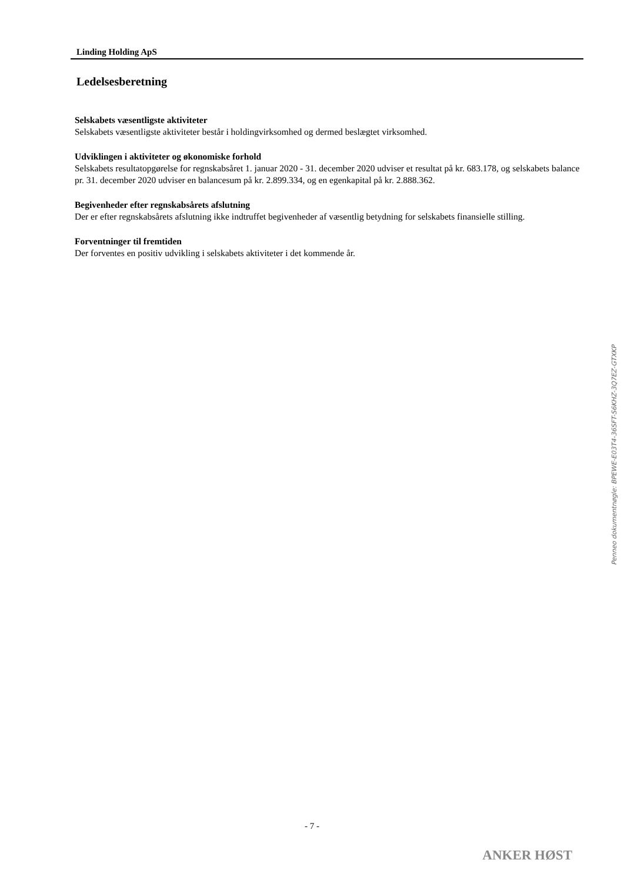Linding Holding ApS
Ledelsesberetning
Selskabets væsentligste aktiviteter
Selskabets væsentligste aktiviteter består i holdingvirksomhed og dermed beslægtet virksomhed.
Udviklingen i aktiviteter og økonomiske forhold
Selskabets resultatopgørelse for regnskabsåret 1. januar 2020 - 31. december 2020 udviser et resultat på kr. 683.178, og selskabets balance pr. 31. december 2020 udviser en balancesum på kr. 2.899.334, og en egenkapital på kr. 2.888.362.
Begivenheder efter regnskabsårets afslutning
Der er efter regnskabsårets afslutning ikke indtruffet begivenheder af væsentlig betydning for selskabets finansielle stilling.
Forventninger til fremtiden
Der forventes en positiv udvikling i selskabets aktiviteter i det kommende år.
Penneo dokumentnøgle: BPEWE-E03T4-36SFT-S6KHZ-3Q7EZ-GTXKP
- 7 -
ANKER HØST